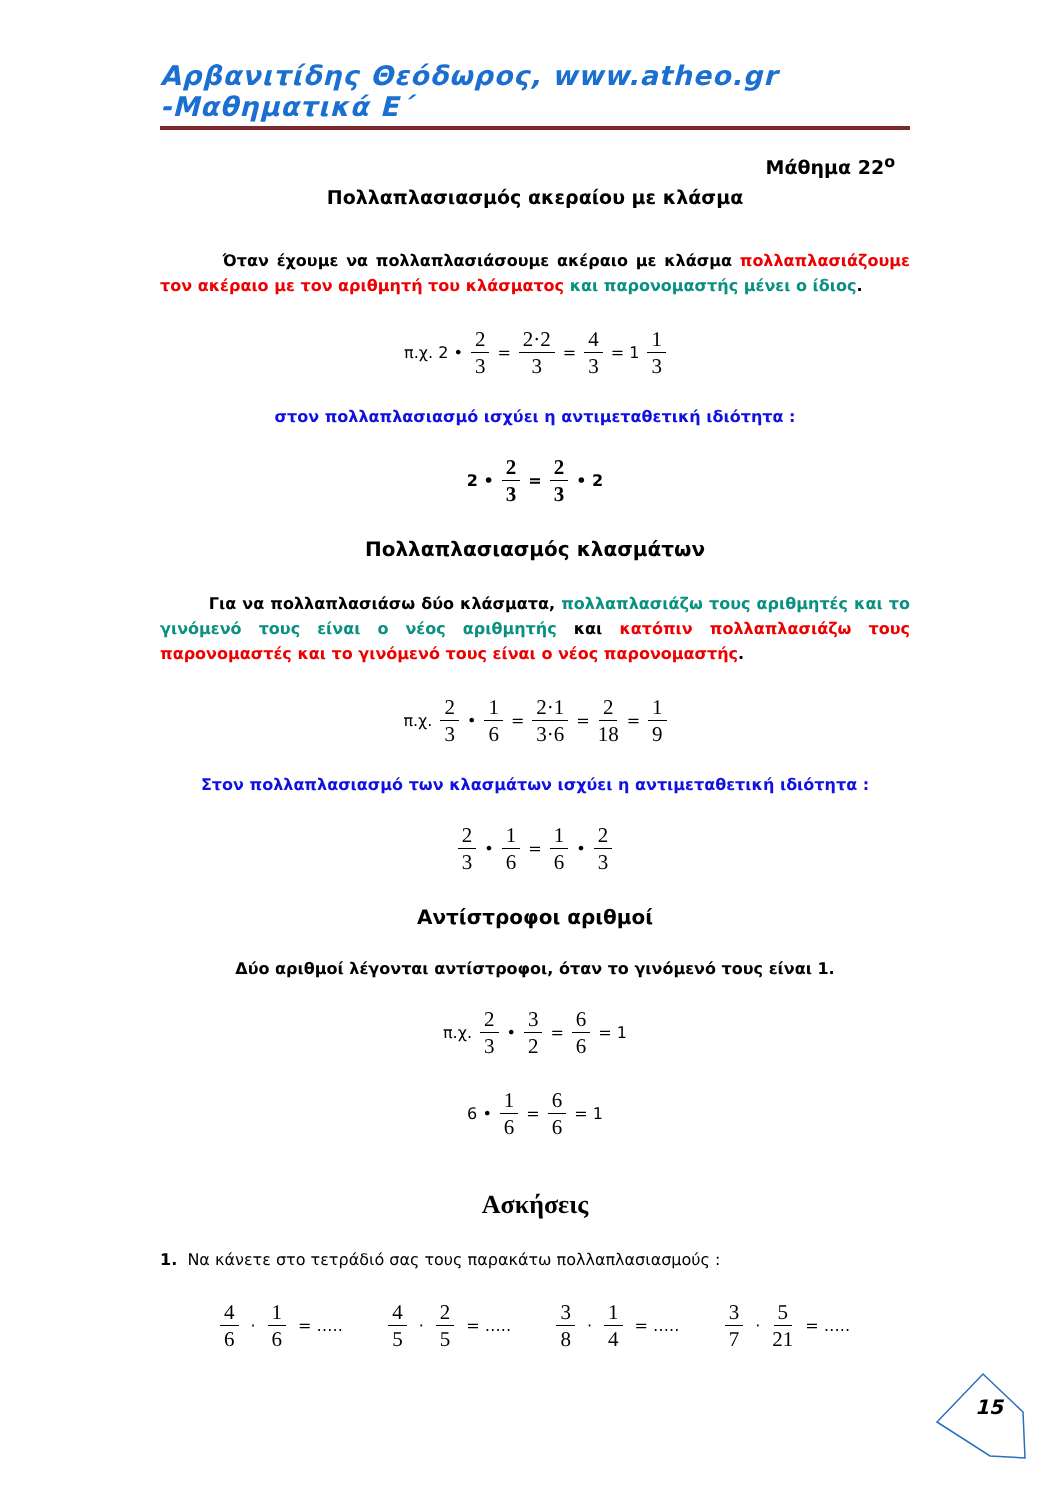Αρβανιτίδης Θεόδωρος, www.atheo.gr -Μαθηματικά Ε΄
Μάθημα 22<sup>ο</sup>
Πολλαπλασιασμός ακεραίου με κλάσμα
Όταν έχουμε να πολλαπλασιάσουμε ακέραιο με κλάσμα πολλαπλασιάζουμε τον ακέραιο με τον αριθμητή του κλάσματος και παρονομαστής μένει ο ίδιος.
π.χ. 2 • 2 3 = 2·2 3 = 4 3 = 1 1 3
στον πολλαπλασιασμό ισχύει η αντιμεταθετική ιδιότητα :
2 • 2 3 = 2 3 • 2
Πολλαπλασιασμός κλασμάτων
Για να πολλαπλασιάσω δύο κλάσματα, πολλαπλασιάζω τους αριθμητές και το γινόμενό τους είναι ο νέος αριθμητής και κατόπιν πολλαπλασιάζω τους παρονομαστές και το γινόμενό τους είναι ο νέος παρονομαστής.
π.χ. 2 3 • 1 6 = 2·1 3·6 = 2 18 = 1 9
Στον πολλαπλασιασμό των κλασμάτων ισχύει η αντιμεταθετική ιδιότητα :
2 3 • 1 6 = 1 6 • 2 3
Αντίστροφοι αριθμοί
Δύο αριθμοί λέγονται αντίστροφοι, όταν το γινόμενό τους είναι 1.
π.χ. 2 3 • 3 2 = 6 6 = 1
6 • 1 6 = 6 6 = 1
Ασκήσεις
1. Να κάνετε στο τετράδιό σας τους παρακάτω πολλαπλασιασμούς :
4 6 · 1 6 = …..
4 5 · 2 5 = …..
3 8 · 1 4 = …..
3 7 · 5 21 = …..
15